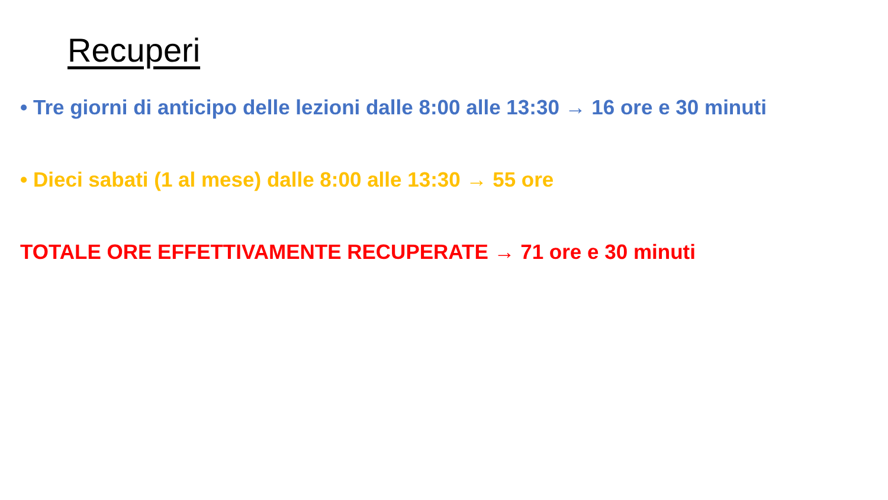Recuperi
• Tre giorni di anticipo delle lezioni dalle 8:00 alle 13:30 → 16 ore e 30 minuti
• Dieci sabati (1 al mese) dalle 8:00 alle 13:30 → 55 ore
TOTALE ORE EFFETTIVAMENTE RECUPERATE → 71 ore e 30 minuti